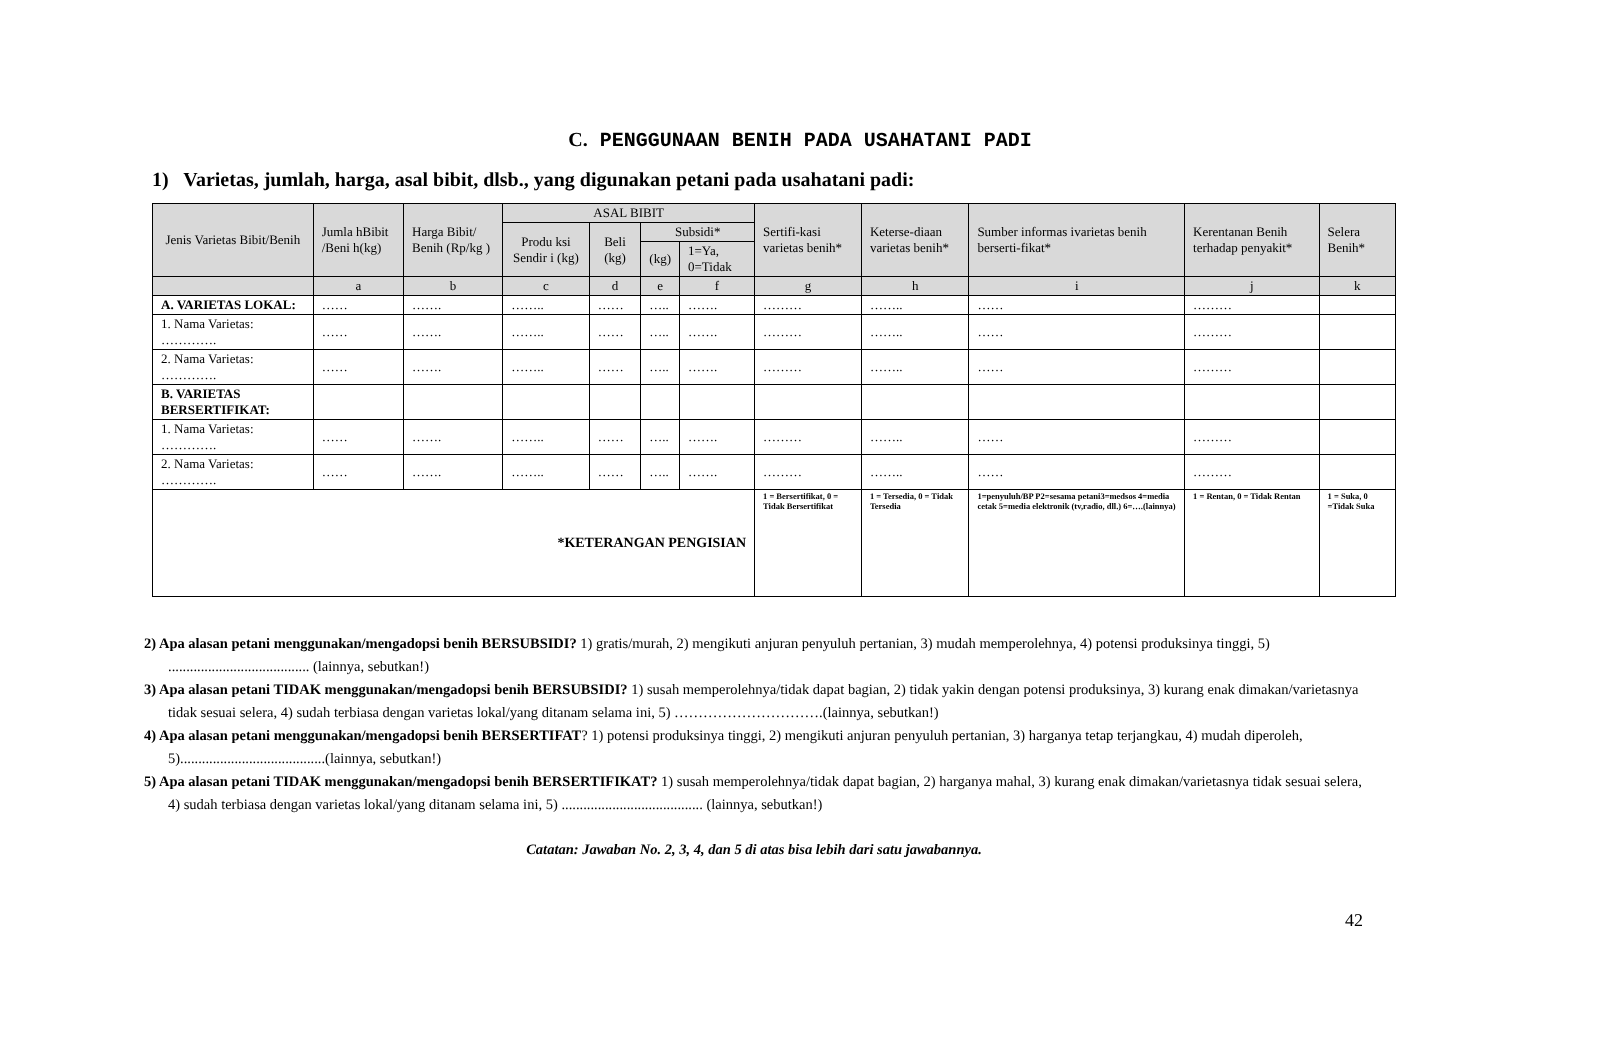C. PENGGUNAAN BENIH PADA USAHATANI PADI
1) Varietas, jumlah, harga, asal bibit, dlsb., yang digunakan petani pada usahatani padi:
| Jenis Varietas Bibit/Benih | Jumla hBibit /Beni h(kg) | Harga Bibit/ Benih (Rp/kg ) | ASAL BIBIT | | | | Sertifi-kasi varietas benih* | Keterse-diaan varietas benih* | Sumber informas ivarietas benih berserti-fikat* | Kerentanan Benih terhadap penyakit* | Selera Benih* |
| --- | --- | --- | --- | --- | --- | --- | --- | --- | --- | --- | --- |
| | | | Produ ksi Sendir i (kg) | Beli (kg) | Subsidi* | | | | | | |
| | | | | | (kg) | 1=Ya, 0=Tidak | | | | | |
| | a | b | c | d | e | f | g | h | i | j | k |
| A. VARIETAS LOKAL: | …… | ……. | …….. | …… | ….. | ……. | ……… | …….. | …… | ……… | |
| 1. Nama Varietas: …………. | …… | ……. | …….. | …… | ….. | ……. | ……… | …….. | …… | ……… | |
| 2. Nama Varietas: …………. | …… | ……. | …….. | …… | ….. | ……. | ……… | …….. | …… | ……… | |
| B. VARIETAS BERSERTIFIKAT: | | | | | | | | | | | |
| 1. Nama Varietas: …………. | …… | ……. | …….. | …… | ….. | ……. | ……… | …….. | …… | ……… | |
| 2. Nama Varietas: …………. | …… | ……. | …….. | …… | ….. | ……. | ……… | …….. | …… | ……… | |
| *KETERANGAN PENGISIAN | | | | | | | 1 = Bersertifikat, 0 = Tidak Bersertifikat | 1 = Tersedia, 0 = Tidak Tersedia | 1=penyuluh/BP P2=sesama petani3=medsos 4=media cetak 5=media elektronik (tv,radio, dll.) 6=….(lainnya) | 1 = Rentan, 0 = Tidak Rentan | 1 = Suka, 0 =Tidak Suka |
2) Apa alasan petani menggunakan/mengadopsi benih BERSUBSIDI? 1) gratis/murah, 2) mengikuti anjuran penyuluh pertanian, 3) mudah memperolehnya, 4) potensi produksinya tinggi, 5) ....................................... (lainnya, sebutkan!)
3) Apa alasan petani TIDAK menggunakan/mengadopsi benih BERSUBSIDI? 1) susah memperolehnya/tidak dapat bagian, 2) tidak yakin dengan potensi produksinya, 3) kurang enak dimakan/varietasnya tidak sesuai selera, 4) sudah terbiasa dengan varietas lokal/yang ditanam selama ini, 5) ………………………….(lainnya, sebutkan!)
4) Apa alasan petani menggunakan/mengadopsi benih BERSERTIFAT? 1) potensi produksinya tinggi, 2) mengikuti anjuran penyuluh pertanian, 3) harganya tetap terjangkau, 4) mudah diperoleh, 5)........................................(lainnya, sebutkan!)
5) Apa alasan petani TIDAK menggunakan/mengadopsi benih BERSERTIFIKAT? 1) susah memperolehnya/tidak dapat bagian, 2) harganya mahal, 3) kurang enak dimakan/varietasnya tidak sesuai selera, 4) sudah terbiasa dengan varietas lokal/yang ditanam selama ini, 5) ....................................... (lainnya, sebutkan!)
Catatan: Jawaban No. 2, 3, 4, dan 5 di atas bisa lebih dari satu jawabannya.
42